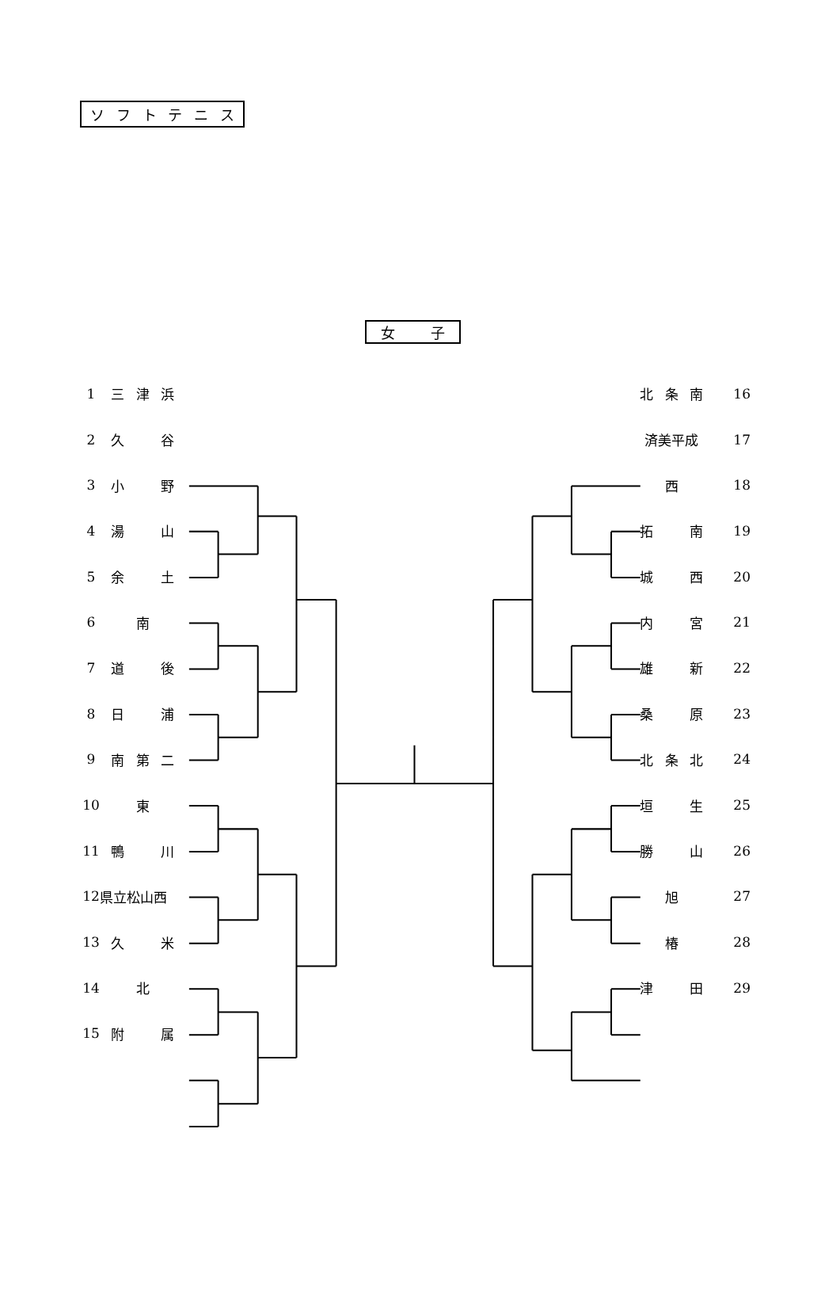ソ フ ト テ ニ ス
女 子
1 三 津 浜
2 久 谷
3 小 野
4 湯 山
5 余 土
6 南
7 道 後
8 日 浦
9 南 第 二
10 東
11 鴨 川
12 県立松山西
13 久 米
14 北
15 附 属
北 条 南 16
済美平成 17
西 18
拓 南 19
城 西 20
内 宮 21
雄 新 22
桑 原 23
北 条 北 24
垣 生 25
勝 山 26
旭 27
椿 28
津 田 29